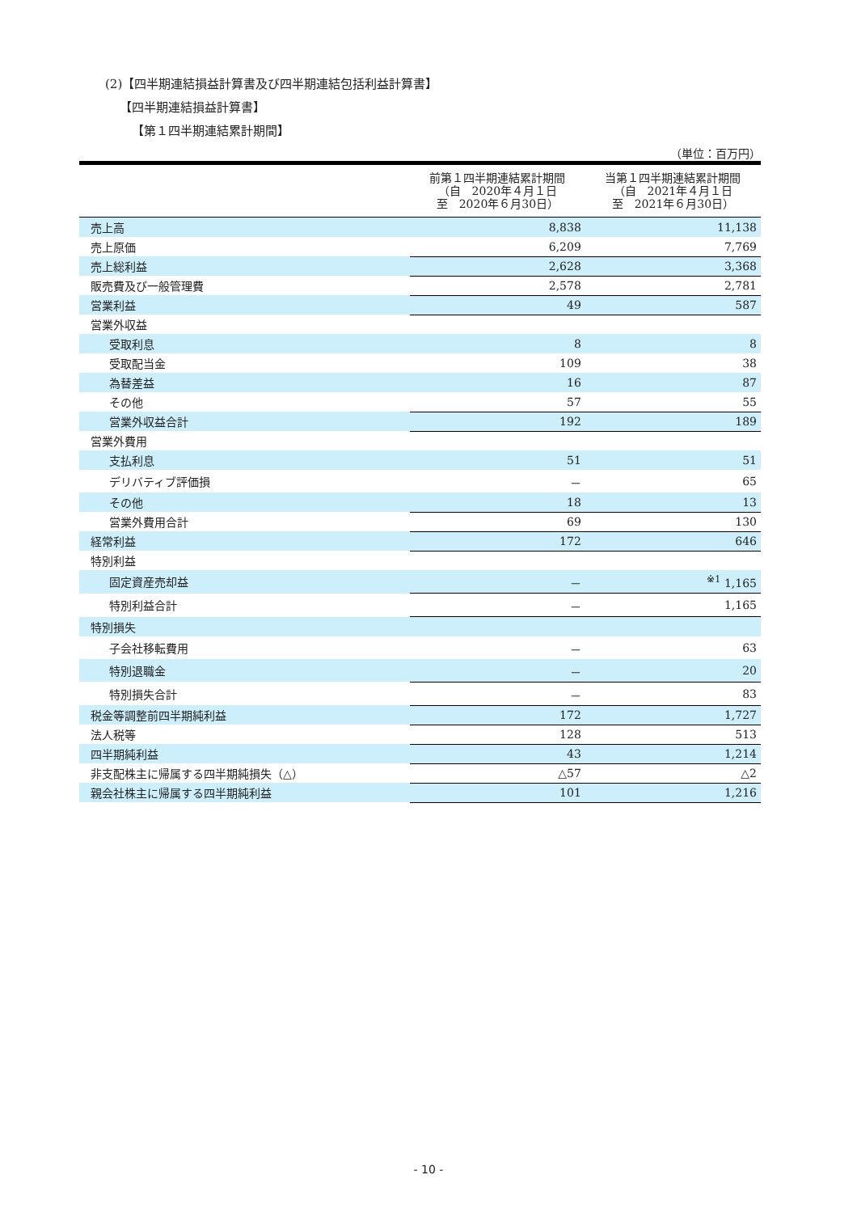(2)【四半期連結損益計算書及び四半期連結包括利益計算書】
【四半期連結損益計算書】
【第１四半期連結累計期間】
（単位：百万円）
| | 前第１四半期連結累計期間 （自 2020年４月１日 至 2020年６月30日） | 当第１四半期連結累計期間 （自 2021年４月１日 至 2021年６月30日） |
| --- | --- | --- |
| 売上高 | 8,838 | 11,138 |
| 売上原価 | 6,209 | 7,769 |
| 売上総利益 | 2,628 | 3,368 |
| 販売費及び一般管理費 | 2,578 | 2,781 |
| 営業利益 | 49 | 587 |
| 営業外収益 | | |
| 受取利息 | 8 | 8 |
| 受取配当金 | 109 | 38 |
| 為替差益 | 16 | 87 |
| その他 | 57 | 55 |
| 営業外収益合計 | 192 | 189 |
| 営業外費用 | | |
| 支払利息 | 51 | 51 |
| デリバティブ評価損 | － | 65 |
| その他 | 18 | 13 |
| 営業外費用合計 | 69 | 130 |
| 経常利益 | 172 | 646 |
| 特別利益 | | |
| 固定資産売却益 | － | <sup>※1</sup> 1,165 |
| 特別利益合計 | － | 1,165 |
| 特別損失 | | |
| 子会社移転費用 | － | 63 |
| 特別退職金 | － | 20 |
| 特別損失合計 | － | 83 |
| 税金等調整前四半期純利益 | 172 | 1,727 |
| 法人税等 | 128 | 513 |
| 四半期純利益 | 43 | 1,214 |
| 非支配株主に帰属する四半期純損失（△） | △57 | △2 |
| 親会社株主に帰属する四半期純利益 | 101 | 1,216 |
- 10 -